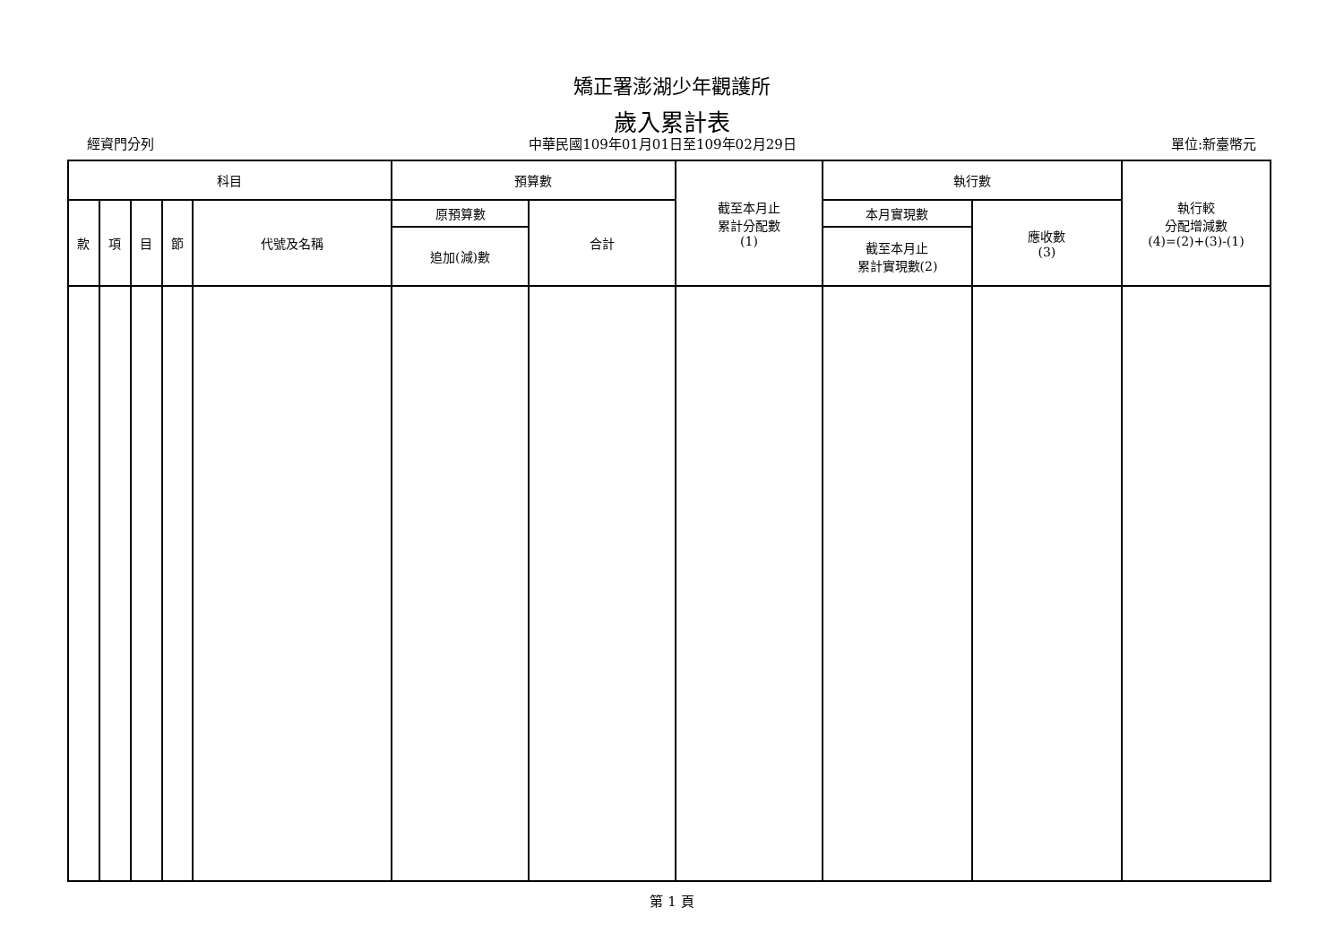矯正署澎湖少年觀護所
歲入累計表
經資門分列 中華民國109年01月01日至109年02月29日 單位:新臺幣元
| 科目 | | | | | 預算數 | | 截至本月止 累計分配數 (1) | 執行數 | | 執行較 分配增減數 (4)=(2)+(3)-(1) |
| --- | --- | --- | --- | --- | --- | --- | --- | --- | --- | --- |
| 款 | 項 | 目 | 節 | 代號及名稱 | 原預算數 | 合計 | | 本月實現數 | 應收數 (3) | |
| | | | | | 追加(減)數 | | | 截至本月止 累計實現數(2) | | |
第 1 頁